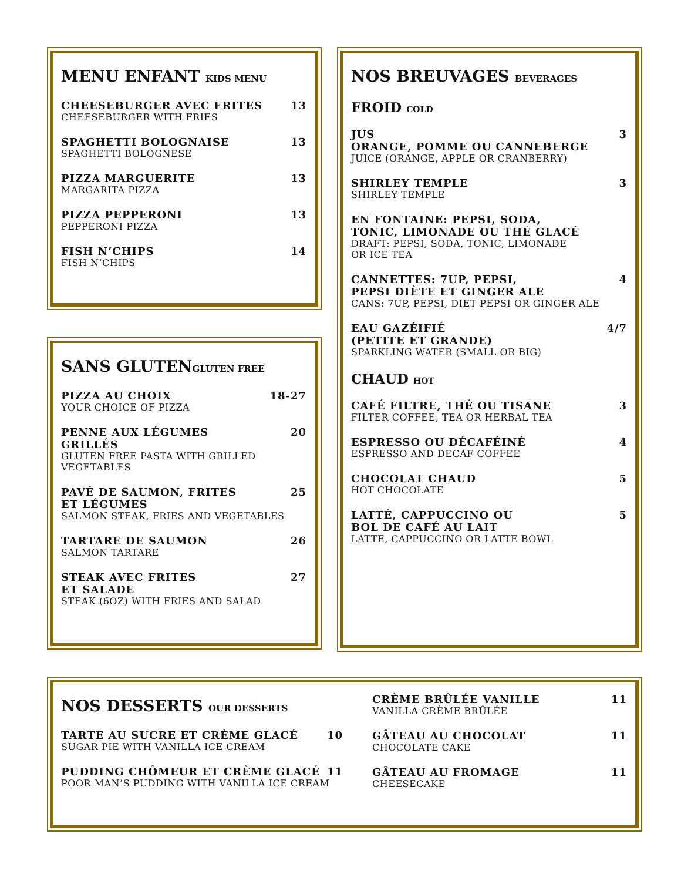MENU ENFANT KIDS MENU
CHEESEBURGER AVEC FRITES 13
CHEESEBURGER WITH FRIES
SPAGHETTI BOLOGNAISE 13
SPAGHETTI BOLOGNESE
PIZZA MARGUERITE 13
MARGARITA PIZZA
PIZZA PEPPERONI 13
PEPPERONI PIZZA
FISH N’CHIPS 14
FISH N’CHIPS
SANS GLUTENGLUTEN FREE
PIZZA AU CHOIX 18-27
YOUR CHOICE OF PIZZA
PENNE AUX LÉGUMES
GRILLÉS 20
GLUTEN FREE PASTA WITH GRILLED VEGETABLES
PAVÉ DE SAUMON, FRITES
ET LÉGUMES 25
SALMON STEAK, FRIES AND VEGETABLES
TARTARE DE SAUMON 26
SALMON TARTARE
STEAK AVEC FRITES
ET SALADE 27
STEAK (6OZ) WITH FRIES AND SALAD
NOS BREUVAGES BEVERAGES
FROID COLD
JUS
ORANGE, POMME OU CANNEBERGE 3
JUICE (ORANGE, APPLE OR CRANBERRY)
SHIRLEY TEMPLE 3
SHIRLEY TEMPLE
EN FONTAINE: PEPSI, SODA,
TONIC, LIMONADE OU THÉ GLACÉ
DRAFT: PEPSI, SODA, TONIC, LIMONADE
OR ICE TEA
CANNETTES: 7UP, PEPSI,
PEPSI DIÈTE ET GINGER ALE 4
CANS: 7UP, PEPSI, DIET PEPSI OR GINGER ALE
EAU GAZÉIFIÉ
(PETITE ET GRANDE) 4/7
SPARKLING WATER (SMALL OR BIG)
CHAUD HOT
CAFÉ FILTRE, THÉ OU TISANE 3
FILTER COFFEE, TEA OR HERBAL TEA
ESPRESSO OU DÉCAFÉINÉ 4
ESPRESSO AND DECAF COFFEE
CHOCOLAT CHAUD 5
HOT CHOCOLATE
LATTÉ, CAPPUCCINO OU
BOL DE CAFÉ AU LAIT 5
LATTE, CAPPUCCINO OR LATTE BOWL
NOS DESSERTS OUR DESSERTS
TARTE AU SUCRE ET CRÈME GLACÉ 10
SUGAR PIE WITH VANILLA ICE CREAM
PUDDING CHÔMEUR ET CRÈME GLACÉ 11
POOR MAN’S PUDDING WITH VANILLA ICE CREAM
CRÈME BRÛLÉE VANILLE 11
VANILLA CRÈME BRÛLÉE
GÂTEAU AU CHOCOLAT 11
CHOCOLATE CAKE
GÂTEAU AU FROMAGE 11
CHEESECAKE